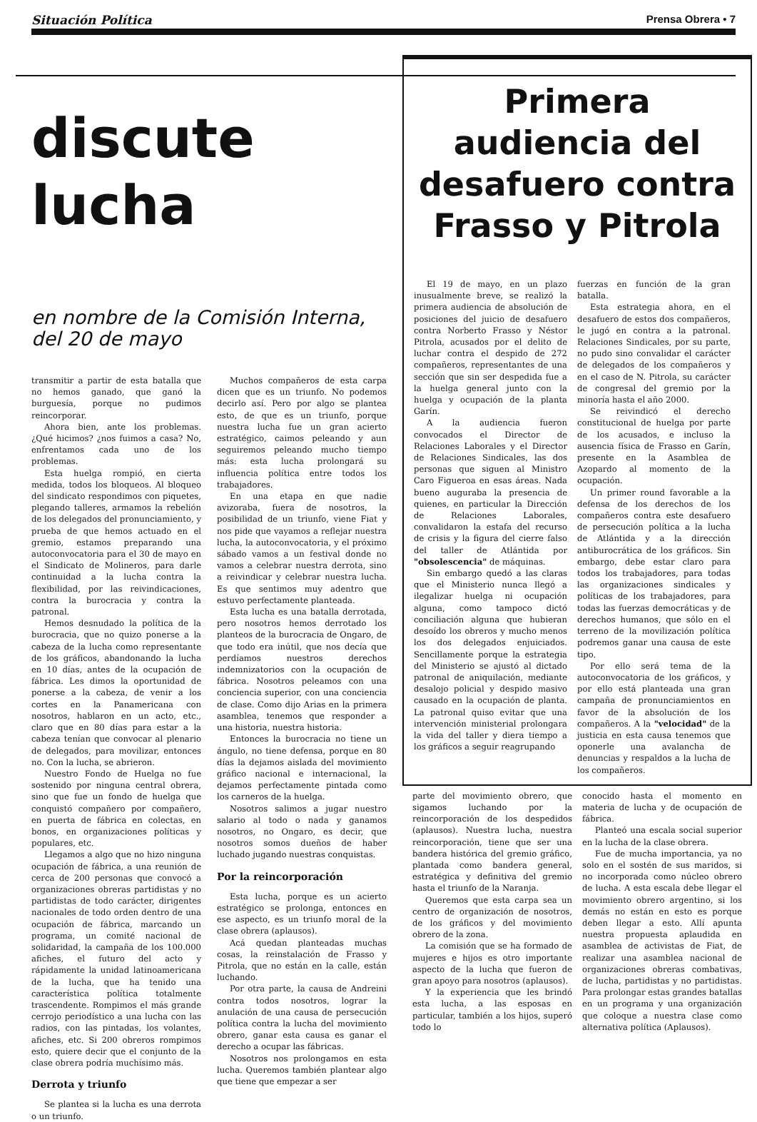Situación Política Prensa Obrera • 7
discute
lucha
en nombre de la Comisión Interna, del 20 de mayo
transmitir a partir de esta batalla que no hemos ganado, que ganó la burguesía, porque no pudimos reincorporar.
Ahora bien, ante los problemas. ¿Qué hicimos? ¿nos fuimos a casa? No, enfrentamos cada uno de los problemas.
Esta huelga rompió, en cierta medida, todos los bloqueos. Al bloqueo del sindicato respondimos con piquetes, plegando talleres, armamos la rebelión de los delegados del pronunciamiento, y prueba de que hemos actuado en el gremio, estamos preparando una autoconvocatoria para el 30 de mayo en el Sindicato de Molineros, para darle continuidad a la lucha contra la flexibilidad, por las reivindicaciones, contra la burocracia y contra la patronal.
Hemos desnudado la política de la burocracia, que no quizo ponerse a la cabeza de la lucha como representante de los gráficos, abandonando la lucha en 10 días, antes de la ocupación de fábrica. Les dimos la oportunidad de ponerse a la cabeza, de venir a los cortes en la Panamericana con nosotros, hablaron en un acto, etc., claro que en 80 días para estar a la cabeza tenían que convocar al plenario de delegados, para movilizar, entonces no. Con la lucha, se abrieron.
Nuestro Fondo de Huelga no fue sostenido por ninguna central obrera, sino que fue un fondo de huelga que conquistó compañero por compañero, en puerta de fábrica en colectas, en bonos, en organizaciones políticas y populares, etc.
Llegamos a algo que no hizo ninguna ocupación de fábrica, a una reunión de cerca de 200 personas que convocó a organizaciones obreras partidistas y no partidistas de todo carácter, dirigentes nacionales de todo orden dentro de una ocupación de fábrica, marcando un programa, un comité nacional de solidaridad, la campaña de los 100.000 afiches, el futuro del acto y rápidamente la unidad latinoamericana de la lucha, que ha tenido una característica política totalmente trascendente. Rompimos el más grande cerrojo periodístico a una lucha con las radios, con las pintadas, los volantes, afiches, etc. Si 200 obreros rompimos esto, quiere decir que el conjunto de la clase obrera podría muchísimo más.
Derrota y triunfo
Se plantea si la lucha es una derrota o un triunfo.
Muchos compañeros de esta carpa dicen que es un triunfo. No podemos decirlo así. Pero por algo se plantea esto, de que es un triunfo, porque nuestra lucha fue un gran acierto estratégico, caimos peleando y aun seguiremos peleando mucho tiempo más: esta lucha prolongará su influencia política entre todos los trabajadores.
En una etapa en que nadie avizoraba, fuera de nosotros, la posibilidad de un triunfo, viene Fiat y nos pide que vayamos a reflejar nuestra lucha, la autoconvocatoria, y el próximo sábado vamos a un festival donde no vamos a celebrar nuestra derrota, sino a reivindicar y celebrar nuestra lucha. Es que sentimos muy adentro que estuvo perfectamente planteada.
Esta lucha es una batalla derrotada, pero nosotros hemos derrotado los planteos de la burocracia de Ongaro, de que todo era inútil, que nos decía que perdíamos nuestros derechos indemnizatorios con la ocupación de fábrica. Nosotros peleamos con una conciencia superior, con una conciencia de clase. Como dijo Arias en la primera asamblea, tenemos que responder a una historia, nuestra historia.
Entonces la burocracia no tiene un ángulo, no tiene defensa, porque en 80 días la dejamos aislada del movimiento gráfico nacional e internacional, la dejamos perfectamente pintada como los carneros de la huelga.
Nosotros salimos a jugar nuestro salario al todo o nada y ganamos nosotros, no Ongaro, es decir, que nosotros somos dueños de haber luchado jugando nuestras conquistas.
Por la reincorporación
Esta lucha, porque es un acierto estratégico se prolonga, entonces en ese aspecto, es un triunfo moral de la clase obrera (aplausos).
Acá quedan planteadas muchas cosas, la reinstalación de Frasso y Pitrola, que no están en la calle, están luchando.
Por otra parte, la causa de Andreini contra todos nosotros, lograr la anulación de una causa de persecución política contra la lucha del movimiento obrero, ganar esta causa es ganar el derecho a ocupar las fábricas.
Nosotros nos prolongamos en esta lucha. Queremos también plantear algo que tiene que empezar a ser
Primera audiencia del desafuero contra Frasso y Pitrola
El 19 de mayo, en un plazo inusualmente breve, se realizó la primera audiencia de absolución de posiciones del juicio de desafuero contra Norberto Frasso y Néstor Pitrola, acusados por el delito de luchar contra el despido de 272 compañeros, representantes de una sección que sin ser despedida fue a la huelga general junto con la huelga y ocupación de la planta Garín.
A la audiencia fueron convocados el Director de Relaciones Laborales y el Director de Relaciones Sindicales, las dos personas que siguen al Ministro Caro Figueroa en esas áreas. Nada bueno auguraba la presencia de quienes, en particular la Dirección de Relaciones Laborales, convalidaron la estafa del recurso de crisis y la figura del cierre falso del taller de Atlántida por "obsolescencia" de máquinas.
Sin embargo quedó a las claras que el Ministerio nunca llegó a ilegalizar huelga ni ocupación alguna, como tampoco dictó conciliación alguna que hubieran desoído los obreros y mucho menos los dos delegados enjuiciados. Sencillamente porque la estrategia del Ministerio se ajustó al dictado patronal de aniquilación, mediante desalojo policial y despido masivo causado en la ocupación de planta. La patronal quiso evitar que una intervención ministerial prolongara la vida del taller y diera tiempo a los gráficos a seguir reagrupando
fuerzas en función de la gran batalla.
Esta estrategia ahora, en el desafuero de estos dos compañeros, le jugó en contra a la patronal. Relaciones Sindicales, por su parte, no pudo sino convalidar el carácter de delegados de los compañeros y en el caso de N. Pitrola, su carácter de congresal del gremio por la minoría hasta el año 2000.
Se reivindicó el derecho constitucional de huelga por parte de los acusados, e incluso la ausencia física de Frasso en Garín, presente en la Asamblea de Azopardo al momento de la ocupación.
Un primer round favorable a la defensa de los derechos de los compañeros contra este desafuero de persecución política a la lucha de Atlántida y a la dirección antiburocrática de los gráficos. Sin embargo, debe estar claro para todos los trabajadores, para todas las organizaciones sindicales y políticas de los trabajadores, para todas las fuerzas democráticas y de derechos humanos, que sólo en el terreno de la movilización política podremos ganar una causa de este tipo.
Por ello será tema de la autoconvocatoria de los gráficos, y por ello está planteada una gran campaña de pronunciamientos en favor de la absolución de los compañeros. A la "velocidad" de la justicia en esta causa tenemos que oponerle una avalancha de denuncias y respaldos a la lucha de los compañeros.
parte del movimiento obrero, que sigamos luchando por la reincorporación de los despedidos (aplausos). Nuestra lucha, nuestra reincorporación, tiene que ser una bandera histórica del gremio gráfico, plantada como bandera general, estratégica y definitiva del gremio hasta el triunfo de la Naranja.
Queremos que esta carpa sea un centro de organización de nosotros, de los gráficos y del movimiento obrero de la zona.
La comisión que se ha formado de mujeres e hijos es otro importante aspecto de la lucha que fueron de gran apoyo para nosotros (aplausos).
Y la experiencia que les brindó esta lucha, a las esposas en particular, también a los hijos, superó todo lo
conocido hasta el momento en materia de lucha y de ocupación de fábrica.
Planteó una escala social superior en la lucha de la clase obrera.
Fue de mucha importancia, ya no solo en el sostén de sus maridos, si no incorporada como núcleo obrero de lucha. A esta escala debe llegar el movimiento obrero argentino, si los demás no están en esto es porque deben llegar a esto. Allí apunta nuestra propuesta aplaudida en asamblea de activistas de Fiat, de realizar una asamblea nacional de organizaciones obreras combativas, de lucha, partidistas y no partidistas. Para prolongar estas grandes batallas en un programa y una organización que coloque a nuestra clase como alternativa política (Aplausos).